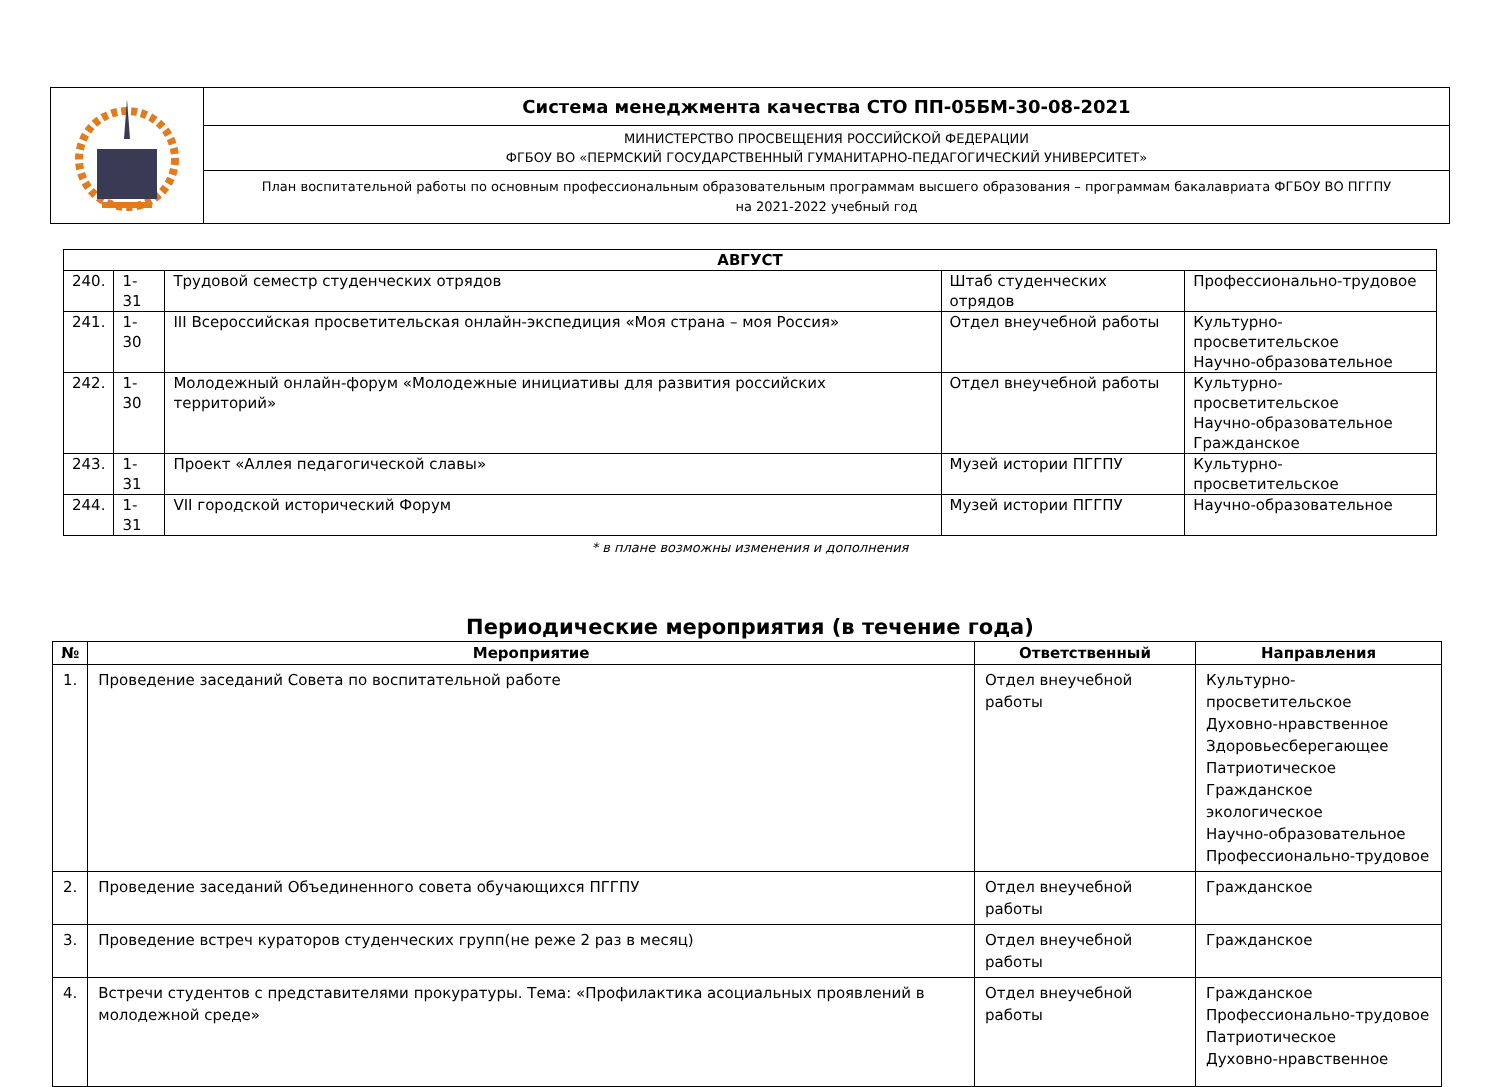| | Система менеджмента качества СТО ПП-05БМ-30-08-2021 |
| | МИНИСТЕРСТВО ПРОСВЕЩЕНИЯ РОССИЙСКОЙ ФЕДЕРАЦИИ ФГБОУ ВО «ПЕРМСКИЙ ГОСУДАРСТВЕННЫЙ ГУМАНИТАРНО-ПЕДАГОГИЧЕСКИЙ УНИВЕРСИТЕТ» |
| | План воспитательной работы по основным профессиональным образовательным программам высшего образования – программам бакалавриата ФГБОУ ВО ПГГПУ на 2021-2022 учебный год |
| АВГУСТ | | | | |
| 240. | 1-31 | Трудовой семестр студенческих отрядов | Штаб студенческих отрядов | Профессионально-трудовое |
| 241. | 1-30 | III Всероссийская просветительская онлайн-экспедиция «Моя страна – моя Россия» | Отдел внеучебной работы | Культурно-просветительское Научно-образовательное |
| 242. | 1-30 | Молодежный онлайн-форум «Молодежные инициативы для развития российских территорий» | Отдел внеучебной работы | Культурно-просветительское Научно-образовательное Гражданское |
| 243. | 1-31 | Проект «Аллея педагогической славы» | Музей истории ПГГПУ | Культурно-просветительское |
| 244. | 1-31 | VII городской исторический Форум | Музей истории ПГГПУ | Научно-образовательное |
* в плане возможны изменения и дополнения
Периодические мероприятия (в течение года)
| № | Мероприятие | Ответственный | Направления |
| --- | --- | --- | --- |
| 1. | Проведение заседаний Совета по воспитательной работе | Отдел внеучебной работы | Культурно-просветительское Духовно-нравственное Здоровьесберегающее Патриотическое Гражданское экологическое Научно-образовательное Профессионально-трудовое |
| 2. | Проведение заседаний Объединенного совета обучающихся ПГГПУ | Отдел внеучебной работы | Гражданское |
| 3. | Проведение встреч кураторов студенческих групп(не реже 2 раз в месяц) | Отдел внеучебной работы | Гражданское |
| 4. | Встречи студентов с представителями прокуратуры. Тема: «Профилактика асоциальных проявлений в молодежной среде» | Отдел внеучебной работы | Гражданское Профессионально-трудовое Патриотическое Духовно-нравственное |